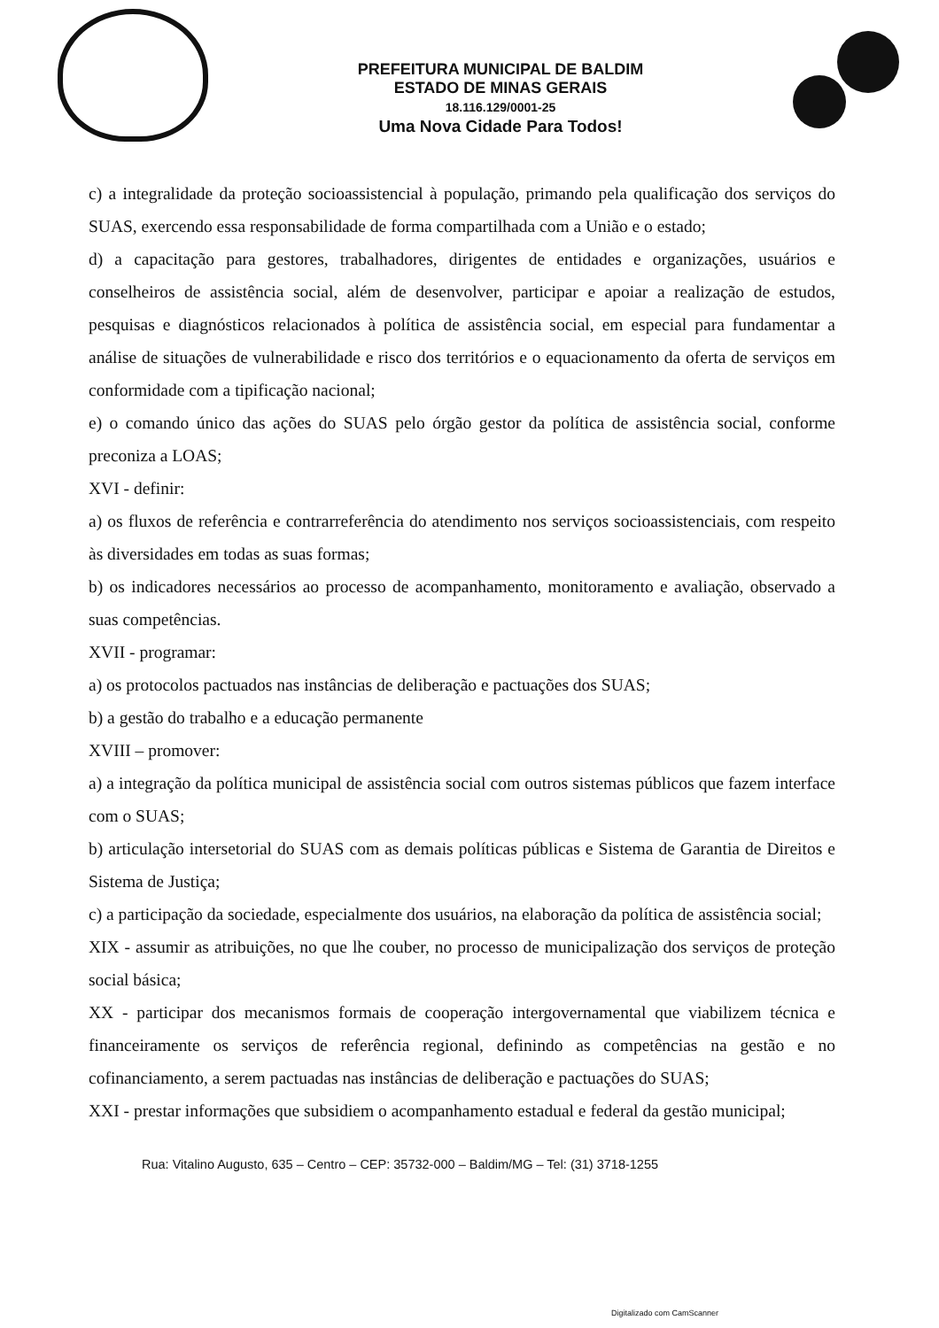PREFEITURA MUNICIPAL DE BALDIM
ESTADO DE MINAS GERAIS
18.116.129/0001-25
Uma Nova Cidade Para Todos!
c) a integralidade da proteção socioassistencial à população, primando pela qualificação dos serviços do SUAS, exercendo essa responsabilidade de forma compartilhada com a União e o estado;
d) a capacitação para gestores, trabalhadores, dirigentes de entidades e organizações, usuários e conselheiros de assistência social, além de desenvolver, participar e apoiar a realização de estudos, pesquisas e diagnósticos relacionados à política de assistência social, em especial para fundamentar a análise de situações de vulnerabilidade e risco dos territórios e o equacionamento da oferta de serviços em conformidade com a tipificação nacional;
e) o comando único das ações do SUAS pelo órgão gestor da política de assistência social, conforme preconiza a LOAS;
XVI - definir:
a) os fluxos de referência e contrarreferência do atendimento nos serviços socioassistenciais, com respeito às diversidades em todas as suas formas;
b) os indicadores necessários ao processo de acompanhamento, monitoramento e avaliação, observado a suas competências.
XVII - programar:
a) os protocolos pactuados nas instâncias de deliberação e pactuações dos SUAS;
b) a gestão do trabalho e a educação permanente
XVIII – promover:
a) a integração da política municipal de assistência social com outros sistemas públicos que fazem interface com o SUAS;
b) articulação intersetorial do SUAS com as demais políticas públicas e Sistema de Garantia de Direitos e Sistema de Justiça;
c) a participação da sociedade, especialmente dos usuários, na elaboração da política de assistência social;
XIX - assumir as atribuições, no que lhe couber, no processo de municipalização dos serviços de proteção social básica;
XX - participar dos mecanismos formais de cooperação intergovernamental que viabilizem técnica e financeiramente os serviços de referência regional, definindo as competências na gestão e no cofinanciamento, a serem pactuadas nas instâncias de deliberação e pactuações do SUAS;
XXI - prestar informações que subsidiem o acompanhamento estadual e federal da gestão municipal;
Rua: Vitalino Augusto, 635 – Centro – CEP: 35732-000 – Baldim/MG – Tel: (31) 3718-1255
Digitalizado com CamScanner